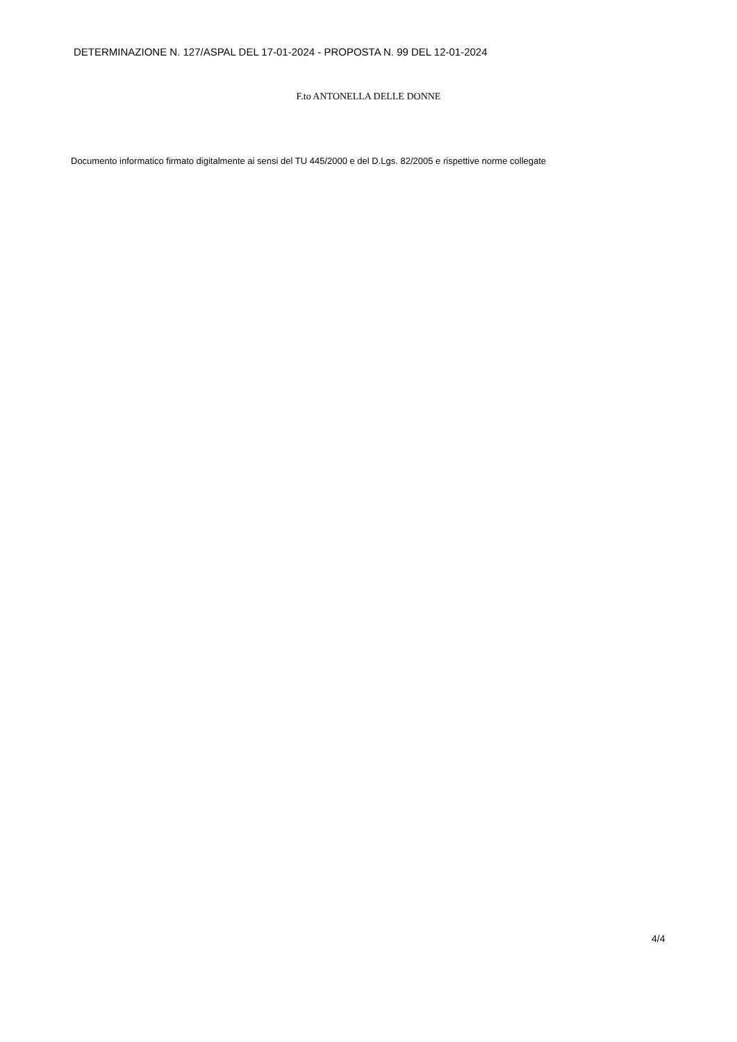DETERMINAZIONE N. 127/ASPAL DEL 17-01-2024 - PROPOSTA N. 99 DEL 12-01-2024
F.to ANTONELLA DELLE DONNE
Documento informatico firmato digitalmente ai sensi del TU 445/2000 e del D.Lgs. 82/2005 e rispettive norme collegate
4/4